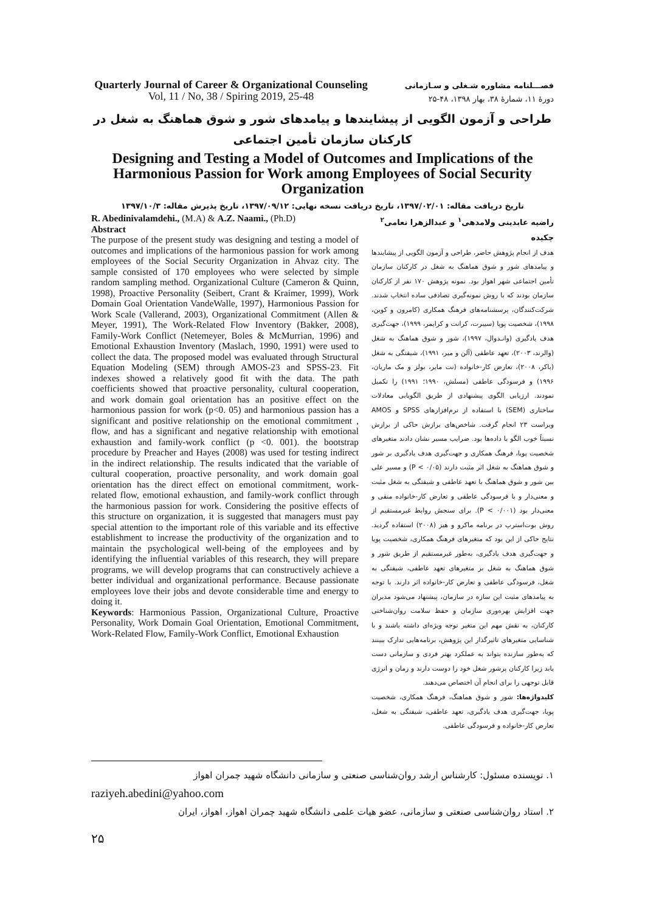Quarterly Journal of Career & Organizational Counseling Vol, 11 / No, 38 / Spiring 2019, 25-48
فصـــلنامه مشاوره شـغلی و سـازمانی
دورۀ ۱۱، شمارۀ ۳۸، بهار ۱۳۹۸، ۴۸-۲۵
طراحی و آزمون الگویی از پیشایندها و پیامدهای شور و شوق هماهنگ به شغل در کارکنان سازمان تأمین اجتماعی
Designing and Testing a Model of Outcomes and Implications of the Harmonious Passion for Work among Employees of Social Security Organization
تاریخ دریافت مقاله: ۱۳۹۷/۰۲/۰۱، تاریخ دریافت نسخه نهایی: ۱۳۹۷/۰۹/۱۲، تاریخ پذیرش مقاله: ۱۳۹۷/۱۰/۳
R. Abedinivalamdehi., (M.A) & A.Z. Naami., (Ph.D)
Abstract
The purpose of the present study was designing and testing a model of outcomes and implications of the harmonious passion for work among employees of the Social Security Organization in Ahvaz city. The sample consisted of 170 employees who were selected by simple random sampling method. Organizational Culture (Cameron & Quinn, 1998), Proactive Personality (Seibert, Crant & Kraimer, 1999), Work Domain Goal Orientation VandeWalle, 1997), Harmonious Passion for Work Scale (Vallerand, 2003), Organizational Commitment (Allen & Meyer, 1991), The Work-Related Flow Inventory (Bakker, 2008), Family-Work Conflict (Netemeyer, Boles & McMurrian, 1996) and Emotional Exhaustion Inventory (Maslach, 1990, 1991) were used to collect the data. The proposed model was evaluated through Structural Equation Modeling (SEM) through AMOS-23 and SPSS-23. Fit indexes showed a relatively good fit with the data. The path coefficients showed that proactive personality, cultural cooperation, and work domain goal orientation has an positive effect on the harmonious passion for work (p<0. 05) and harmonious passion has a significant and positive relationship on the emotional commitment , flow, and has a significant and negative relationship with emotional exhaustion and family-work conflict (p <0. 001). the bootstrap procedure by Preacher and Hayes (2008) was used for testing indirect in the indirect relationship. The results indicated that the variable of cultural cooperation, proactive personality, and work domain goal orientation has the direct effect on emotional commitment, work-related flow, emotional exhaustion, and family-work conflict through the harmonious passion for work. Considering the positive effects of this structure on organization, it is suggested that managers must pay special attention to the important role of this variable and its effective establishment to increase the productivity of the organization and to maintain the psychological well-being of the employees and by identifying the influential variables of this research, they will prepare programs, we will develop programs that can constructively achieve a better individual and organizational performance. Because passionate employees love their jobs and devote considerable time and energy to doing it.
Keywords: Harmonious Passion, Organizational Culture, Proactive Personality, Work Domain Goal Orientation, Emotional Commitment, Work-Related Flow, Family-Work Conflict, Emotional Exhaustion
راضیه عابدینی ولامدهی<sup>۱</sup> و عبدالزهرا نعامی<sup>۲</sup>
چکیده
هدف از انجام پژوهش حاضر، طراحی و آزمون الگویی از پیشایندها و پیامدهای شور و شوق هماهنگ به شغل در کارکنان سازمان تأمین اجتماعی شهر اهواز بود. نمونه پژوهش ۱۷۰ نفر از کارکنان سازمان بودند که با روش نمونه‌گیری تصادفی ساده انتخاب شدند. شرکت‌کنندگان، پرسشنامه‌های فرهنگ همکاری (کامرون و کوین، ۱۹۹۸)، شخصیت پویا (سیبرت، کرانت و کرایمر، ۱۹۹۹)، جهت‌گیری هدف یادگیری (وانـدوال، ۱۹۹۷)، شور و شوق هماهنگ به شغل (والرند، ۲۰۰۳)، تعهد عاطفی (آلن و میر، ۱۹۹۱)، شیفتگی به شغل (باکر، ۲۰۰۸)، تعارض کار-خانواده (نت مایر، بولز و مک ماریان، ۱۹۹۶) و فرسودگی عاطفی (مسلش، ۱۹۹۰؛ ۱۹۹۱) را تکمیل نمودند. ارزیابی الگوی پیشنهادی از طریق الگویابی معادلات ساختاری (SEM) با استفاده از نرم‌افزارهای SPSS و AMOS ویراست ۲۳ انجام گرفت. شاخص‌های برازش حاکی از برازش نسبتاً خوب الگو با داده‌ها بود. ضرایب مسیر نشان دادند متغیرهای شخصیت پویا، فرهنگ همکاری و جهت‌گیری هدف یادگیری بر شور و شوق هماهنگ به شغل اثر مثبت دارند (P < ۰/۰۵) و مسیر علی بین شور و شوق هماهنگ با تعهد عاطفی و شیفتگی به شغل مثبت و معنی‌دار و با فرسودگی عاطفی و تعارض کار-خانواده منفی و معنی‌دار بود (P < ۰/۰۰۱). برای سنجش روابط غیرمستقیم از روش بوت‌استرپ در برنامه ماکرو و هیز (۲۰۰۸) استفاده گردید. نتایج حاکی از این بود که متغیرهای فرهنگ همکاری، شخصیت پویا و جهت‌گیری هدف یادگیری، به‌طور غیرمستقیم از طریق شور و شوق هماهنگ به شغل بر متغیرهای تعهد عاطفی، شیفتگی به شغل، فرسودگی عاطفی و تعارض کار-خانواده اثر دارند. با توجه به پیامدهای مثبت این سازه در سازمان، پیشنهاد می‌شود مدیران جهت افزایش بهره‌وری سازمان و حفظ سلامت روان‌شناختی کارکنان، به نقش مهم این متغیر توجه ویژه‌ای داشته باشند و با شناسایی متغیرهای تاثیرگذار این پژوهش، برنامه‌هایی تدارک ببینند که به‌طور سازنده بتواند به عملکرد بهتر فردی و سازمانی دست یابد زیرا کارکنان پرشور شغل خود را دوست دارند و زمان و انرژی قابل توجهی را برای انجام آن اختصاص می‌دهند.
کلیدواژه‌ها: شور و شوق هماهنگ، فرهنگ همکاری، شخصیت پویا، جهت‌گیری هدف یادگیری، تعهد عاطفی، شیفتگی به شغل، تعارض کار-خانواده و فرسودگی عاطفی.
۱. نویسنده مسئول: کارشناس ارشد روان‌شناسی صنعتی و سازمانی دانشگاه شهید چمران اهواز
raziyeh.abedini@yahoo.com
۲. استاد روان‌شناسی صنعتی و سازمانی، عضو هیات علمی دانشگاه شهید چمران اهواز، اهواز، ایران
۲۵